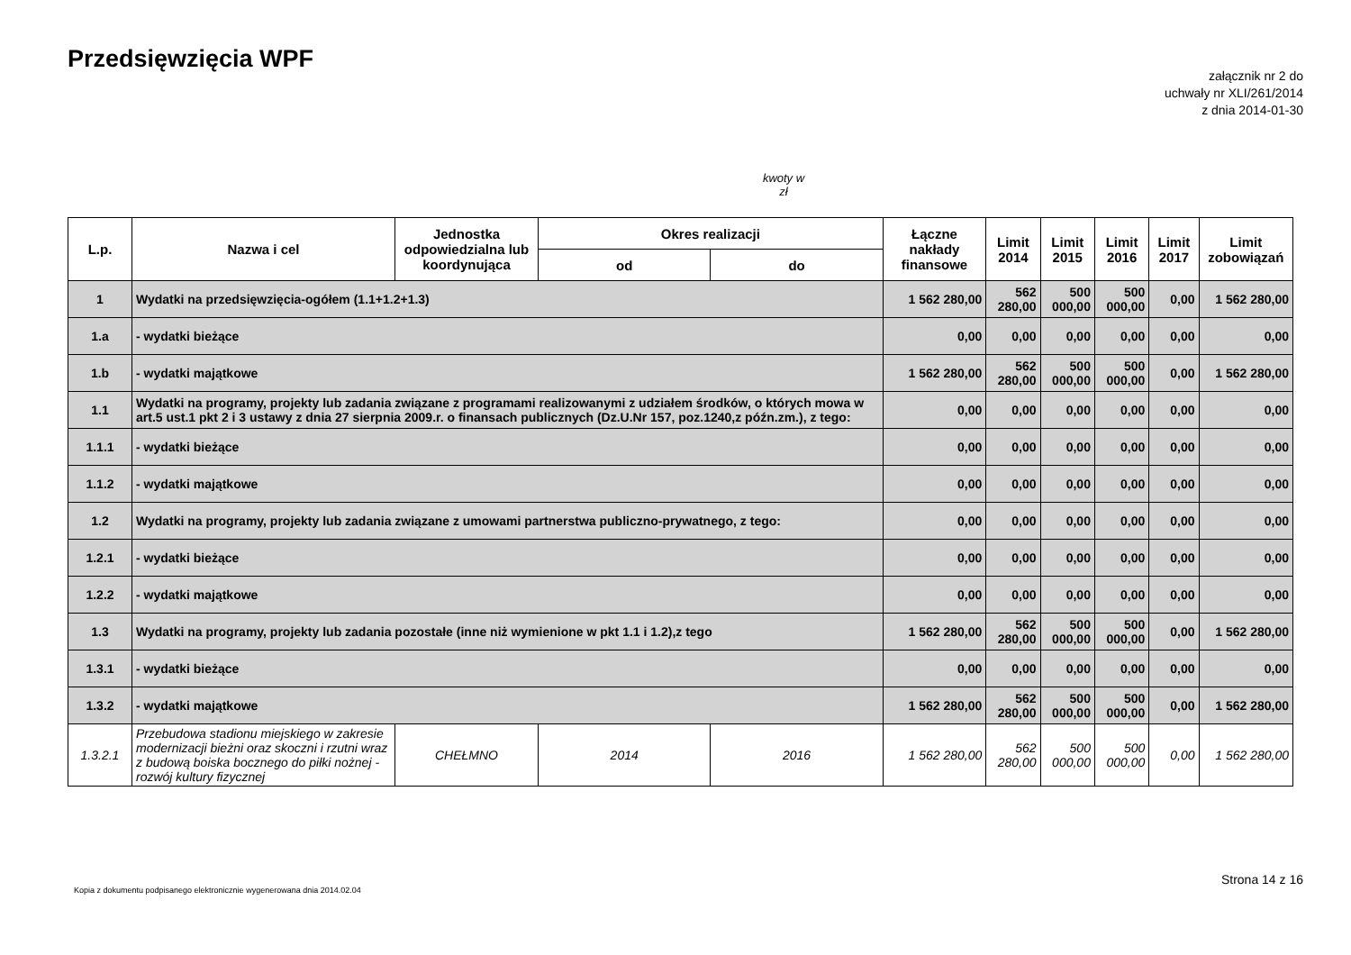Przedsięwzięcia WPF
załącznik nr 2 do
uchwały nr XLI/261/2014
z dnia 2014-01-30
kwoty w
zł
| L.p. | Nazwa i cel | Jednostka odpowiedzialna lub koordynująca | Okres realizacji | | Łączne nakłady finansowe | Limit 2014 | Limit 2015 | Limit 2016 | Limit 2017 | Limit zobowiązań |
| --- | --- | --- | --- | --- | --- | --- | --- | --- | --- | --- |
| | | | od | do | | | | | | |
| 1 | Wydatki na przedsięwzięcia-ogółem (1.1+1.2+1.3) | | | | 1 562 280,00 | 562 280,00 | 500 000,00 | 500 000,00 | 0,00 | 1 562 280,00 |
| 1.a | - wydatki bieżące | | | | 0,00 | 0,00 | 0,00 | 0,00 | 0,00 | 0,00 |
| 1.b | - wydatki majątkowe | | | | 1 562 280,00 | 562 280,00 | 500 000,00 | 500 000,00 | 0,00 | 1 562 280,00 |
| 1.1 | Wydatki na programy, projekty lub zadania związane z programami realizowanymi z udziałem środków, o których mowa w art.5 ust.1 pkt 2 i 3 ustawy z dnia 27 sierpnia 2009.r. o finansach publicznych (Dz.U.Nr 157, poz.1240,z późn.zm.), z tego: | | | | 0,00 | 0,00 | 0,00 | 0,00 | 0,00 | 0,00 |
| 1.1.1 | - wydatki bieżące | | | | 0,00 | 0,00 | 0,00 | 0,00 | 0,00 | 0,00 |
| 1.1.2 | - wydatki majątkowe | | | | 0,00 | 0,00 | 0,00 | 0,00 | 0,00 | 0,00 |
| 1.2 | Wydatki na programy, projekty lub zadania związane z umowami partnerstwa publiczno-prywatnego, z tego: | | | | 0,00 | 0,00 | 0,00 | 0,00 | 0,00 | 0,00 |
| 1.2.1 | - wydatki bieżące | | | | 0,00 | 0,00 | 0,00 | 0,00 | 0,00 | 0,00 |
| 1.2.2 | - wydatki majątkowe | | | | 0,00 | 0,00 | 0,00 | 0,00 | 0,00 | 0,00 |
| 1.3 | Wydatki na programy, projekty lub zadania pozostałe (inne niż wymienione w pkt 1.1 i 1.2),z tego | | | | 1 562 280,00 | 562 280,00 | 500 000,00 | 500 000,00 | 0,00 | 1 562 280,00 |
| 1.3.1 | - wydatki bieżące | | | | 0,00 | 0,00 | 0,00 | 0,00 | 0,00 | 0,00 |
| 1.3.2 | - wydatki majątkowe | | | | 1 562 280,00 | 562 280,00 | 500 000,00 | 500 000,00 | 0,00 | 1 562 280,00 |
| 1.3.2.1 | Przebudowa stadionu miejskiego w zakresie modernizacji bieżni oraz skoczni i rzutni wraz z budową boiska bocznego do piłki nożnej - rozwój kultury fizycznej | CHEŁMNO | 2014 | 2016 | 1 562 280,00 | 562 280,00 | 500 000,00 | 500 000,00 | 0,00 | 1 562 280,00 |
Kopia z dokumentu podpisanego elektronicznie wygenerowana dnia 2014.02.04
Strona 14 z 16